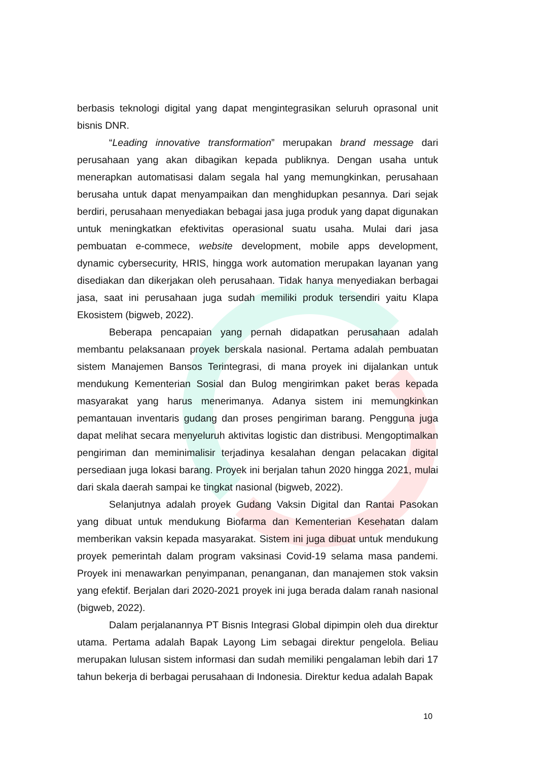berbasis teknologi digital yang dapat mengintegrasikan seluruh oprasonal unit bisnis DNR.
“Leading innovative transformation” merupakan brand message dari perusahaan yang akan dibagikan kepada publiknya. Dengan usaha untuk menerapkan automatisasi dalam segala hal yang memungkinkan, perusahaan berusaha untuk dapat menyampaikan dan menghidupkan pesannya. Dari sejak berdiri, perusahaan menyediakan bebagai jasa juga produk yang dapat digunakan untuk meningkatkan efektivitas operasional suatu usaha. Mulai dari jasa pembuatan e-commece, website development, mobile apps development, dynamic cybersecurity, HRIS, hingga work automation merupakan layanan yang disediakan dan dikerjakan oleh perusahaan. Tidak hanya menyediakan berbagai jasa, saat ini perusahaan juga sudah memiliki produk tersendiri yaitu Klapa Ekosistem (bigweb, 2022).
Beberapa pencapaian yang pernah didapatkan perusahaan adalah membantu pelaksanaan proyek berskala nasional. Pertama adalah pembuatan sistem Manajemen Bansos Terintegrasi, di mana proyek ini dijalankan untuk mendukung Kementerian Sosial dan Bulog mengirimkan paket beras kepada masyarakat yang harus menerimanya. Adanya sistem ini memungkinkan pemantauan inventaris gudang dan proses pengiriman barang. Pengguna juga dapat melihat secara menyeluruh aktivitas logistic dan distribusi. Mengoptimalkan pengiriman dan meminimalisir terjadinya kesalahan dengan pelacakan digital persediaan juga lokasi barang. Proyek ini berjalan tahun 2020 hingga 2021, mulai dari skala daerah sampai ke tingkat nasional (bigweb, 2022).
Selanjutnya adalah proyek Gudang Vaksin Digital dan Rantai Pasokan yang dibuat untuk mendukung Biofarma dan Kementerian Kesehatan dalam memberikan vaksin kepada masyarakat. Sistem ini juga dibuat untuk mendukung proyek pemerintah dalam program vaksinasi Covid-19 selama masa pandemi. Proyek ini menawarkan penyimpanan, penanganan, dan manajemen stok vaksin yang efektif. Berjalan dari 2020-2021 proyek ini juga berada dalam ranah nasional (bigweb, 2022).
Dalam perjalanannya PT Bisnis Integrasi Global dipimpin oleh dua direktur utama. Pertama adalah Bapak Layong Lim sebagai direktur pengelola. Beliau merupakan lulusan sistem informasi dan sudah memiliki pengalaman lebih dari 17 tahun bekerja di berbagai perusahaan di Indonesia. Direktur kedua adalah Bapak
10